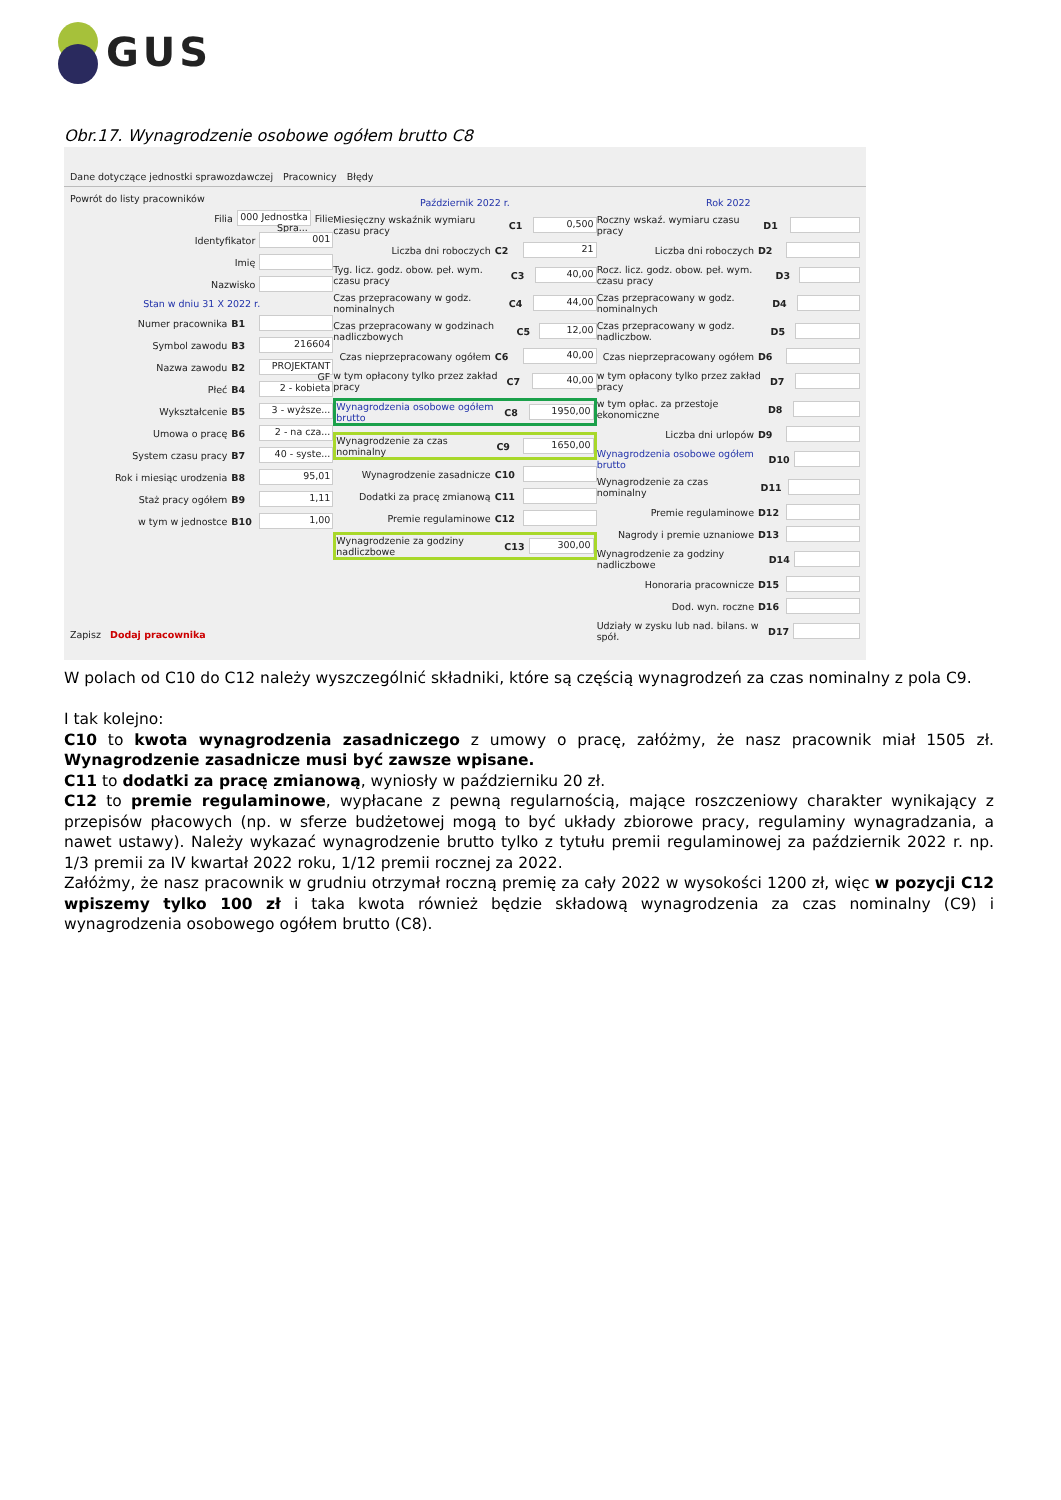GUS
Obr.17. Wynagrodzenie osobowe ogółem brutto C8
Dane dotyczące jednostki sprawozdawczej Pracownicy Błędy
Powrót do listy pracowników
Filia 000 Jednostka Spra... Filie
Identyfikator 001
Imię
Nazwisko
Stan w dniu 31 X 2022 r.
Numer pracownika B1
Symbol zawodu B3 216604
Nazwa zawodu B2 PROJEKTANT GF
Płeć B4 2 - kobieta
Wykształcenie B5 3 - wyższe...
Umowa o pracę B6 2 - na cza...
System czasu pracy B7 40 - syste...
Rok i miesiąc urodzenia B8 95,01
Staż pracy ogółem B9 1,11
w tym w jednostce B10 1,00
Zapisz Dodaj pracownika
Październik 2022 r.
Miesięczny wskaźnik wymiaru czasu pracy C1 0,500
Liczba dni roboczych C2 21
Tyg. licz. godz. obow. peł. wym. czasu pracy C3 40,00
Czas przepracowany w godz. nominalnych C4 44,00
Czas przepracowany w godzinach nadliczbowych C5 12,00
Czas nieprzepracowany ogółem C6 40,00
w tym opłacony tylko przez zakład pracy C7 40,00
Wynagrodzenia osobowe ogółem brutto C8 1950,00
Wynagrodzenie za czas nominalny C9 1650,00
Wynagrodzenie zasadnicze C10
Dodatki za pracę zmianową C11
Premie regulaminowe C12
Wynagrodzenie za godziny nadliczbowe C13 300,00
Rok 2022
Roczny wskaź. wymiaru czasu pracy D1
Liczba dni roboczych D2
Rocz. licz. godz. obow. peł. wym. czasu pracy D3
Czas przepracowany w godz. nominalnych D4
Czas przepracowany w godz. nadliczbow. D5
Czas nieprzepracowany ogółem D6
w tym opłacony tylko przez zakład pracy D7
w tym opłac. za przestoje ekonomiczne D8
Liczba dni urlopów D9
Wynagrodzenia osobowe ogółem brutto D10
Wynagrodzenie za czas nominalny D11
Premie regulaminowe D12
Nagrody i premie uznaniowe D13
Wynagrodzenie za godziny nadliczbowe D14
Honoraria pracownicze D15
Dod. wyn. roczne D16
Udziały w zysku lub nad. bilans. w spół. D17
W polach od C10 do C12 należy wyszczególnić składniki, które są częścią wynagrodzeń za czas nominalny z pola C9.
I tak kolejno:
C10 to kwota wynagrodzenia zasadniczego z umowy o pracę, załóżmy, że nasz pracownik miał 1505 zł. Wynagrodzenie zasadnicze musi być zawsze wpisane.
C11 to dodatki za pracę zmianową, wyniosły w październiku 20 zł.
C12 to premie regulaminowe, wypłacane z pewną regularnością, mające roszczeniowy charakter wynikający z przepisów płacowych (np. w sferze budżetowej mogą to być układy zbiorowe pracy, regulaminy wynagradzania, a nawet ustawy). Należy wykazać wynagrodzenie brutto tylko z tytułu premii regulaminowej za październik 2022 r. np. 1/3 premii za IV kwartał 2022 roku, 1/12 premii rocznej za 2022.
Załóżmy, że nasz pracownik w grudniu otrzymał roczną premię za cały 2022 w wysokości 1200 zł, więc w pozycji C12 wpiszemy tylko 100 zł i taka kwota również będzie składową wynagrodzenia za czas nominalny (C9) i wynagrodzenia osobowego ogółem brutto (C8).